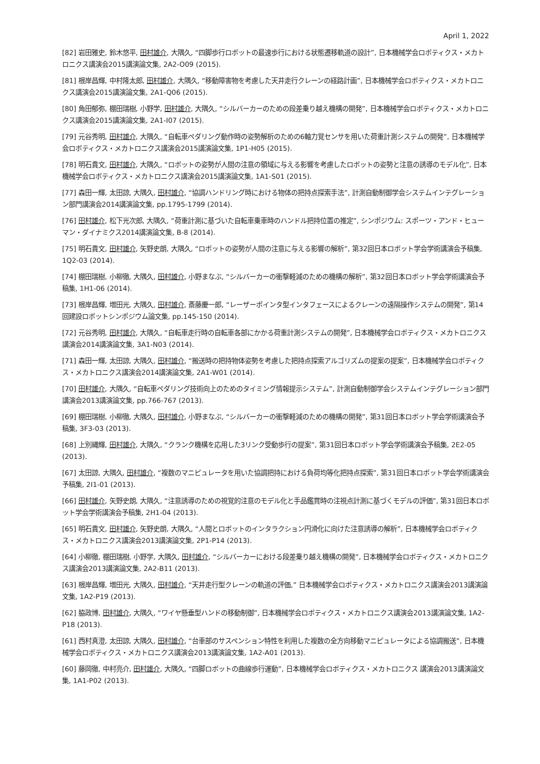April 1, 2022
[82] 岩田雅史, 鈴木悠平, 田村雄介, 大隅久, “四脚歩行ロボットの最速歩行における状態遷移軌道の設計”, 日本機械学会ロボティクス・メカトロニクス講演会2015講演論文集, 2A2-O09 (2015).
[81] 根岸昌輝, 中村隆太郎, 田村雄介, 大隅久, “移動障害物を考慮した天井走行クレーンの経路計画”, 日本機械学会ロボティクス・メカトロニクス講演会2015講演論文集, 2A1-Q06 (2015).
[80] 角田郁弥, 棚田瑞樹, 小野学, 田村雄介, 大隅久, “シルバーカーのための段差乗り越え機構の開発”, 日本機械学会ロボティクス・メカトロニクス講演会2015講演論文集, 2A1-I07 (2015).
[79] 元谷秀明, 田村雄介, 大隅久, “自転車ペダリング動作時の姿勢解析のための6軸力覚センサを用いた荷重計測システムの開発”, 日本機械学会ロボティクス・メカトロニクス講演会2015講演論文集, 1P1-H05 (2015).
[78] 明石貴文, 田村雄介, 大隅久, “ロボットの姿勢が人間の注意の領域に与える影響を考慮したロボットの姿勢と注意の誘導のモデル化”, 日本機械学会ロボティクス・メカトロニクス講演会2015講演論文集, 1A1-S01 (2015).
[77] 森田一輝, 太田諒, 大隅久, 田村雄介, “協調ハンドリング時における物体の把持点探索手法”, 計測自動制御学会システムインテグレーション部門講演会2014講演論文集, pp.1795-1799 (2014).
[76] 田村雄介, 松下光次郎, 大隅久, “荷重計測に基づいた自転車乗車時のハンドル把持位置の推定”, シンポジウム: スポーツ・アンド・ヒューマン・ダイナミクス2014講演論文集, B-8 (2014).
[75] 明石貴文, 田村雄介, 矢野史朗, 大隅久, “ロボットの姿勢が人間の注意に与える影響の解析”, 第32回日本ロボット学会学術講演会予稿集, 1Q2-03 (2014).
[74] 棚田瑞樹, 小柳徹, 大隅久, 田村雄介, 小野まなぶ, “シルバーカーの衝撃軽減のための機構の解析”, 第32回日本ロボット学会学術講演会予稿集, 1H1-06 (2014).
[73] 根岸昌輝, 増田光, 大隅久, 田村雄介, 斎藤慶一郎, “レーザーポインタ型インタフェースによるクレーンの遠隔操作システムの開発”, 第14回建設ロボットシンポジウム論文集, pp.145-150 (2014).
[72] 元谷秀明, 田村雄介, 大隅久, “自転車走行時の自転車各部にかかる荷重計測システムの開発”, 日本機械学会ロボティクス・メカトロニクス講演会2014講演論文集, 3A1-N03 (2014).
[71] 森田一輝, 太田諒, 大隅久, 田村雄介, “搬送時の把持物体姿勢を考慮した把持点探索アルゴリズムの提案の提案”, 日本機械学会ロボティクス・メカトロニクス講演会2014講演論文集, 2A1-W01 (2014).
[70] 田村雄介, 大隅久, “自転車ペダリング技術向上のためのタイミング情報提示システム”, 計測自動制御学会システムインテグレーション部門講演会2013講演論文集, pp.766-767 (2013).
[69] 棚田瑞樹, 小柳徹, 大隅久, 田村雄介, 小野まなぶ, “シルバーカーの衝撃軽減のための機構の開発”, 第31回日本ロボット学会学術講演会予稿集, 3F3-03 (2013).
[68] 上別縄輝, 田村雄介, 大隅久, “クランク機構を応用した3リンク受動歩行の提案”, 第31回日本ロボット学会学術講演会予稿集, 2E2-05 (2013).
[67] 太田諒, 大隅久, 田村雄介, “複数のマニピュレータを用いた協調把持における負荷均等化把持点探索”, 第31回日本ロボット学会学術講演会予稿集, 2I1-01 (2013).
[66] 田村雄介, 矢野史朗, 大隅久, “注意誘導のための視覚的注意のモデル化と手品鑑賞時の注視点計測に基づくモデルの評価”, 第31回日本ロボット学会学術講演会予稿集, 2H1-04 (2013).
[65] 明石貴文, 田村雄介, 矢野史朗, 大隅久, “人間とロボットのインタラクション円滑化に向けた注意誘導の解析”, 日本機械学会ロボティクス・メカトロニクス講演会2013講演論文集, 2P1-P14 (2013).
[64] 小柳徹, 棚田瑞樹, 小野学, 大隅久, 田村雄介, “シルバーカーにおける段差乗り越え機構の開発”, 日本機械学会ロボティクス・メカトロニクス講演会2013講演論文集, 2A2-B11 (2013).
[63] 根岸昌輝, 増田光, 大隅久, 田村雄介, “天井走行型クレーンの軌道の評価,” 日本機械学会ロボティクス・メカトロニクス講演会2013講演論文集, 1A2-P19 (2013).
[62] 脇政博, 田村雄介, 大隅久, “ワイヤ懸垂型ハンドの移動制御”, 日本機械学会ロボティクス・メカトロニクス講演会2013講演論文集, 1A2-P18 (2013).
[61] 西村真澄, 太田諒, 大隅久, 田村雄介, “台車部のサスペンション特性を利用した複数の全方向移動マニピュレータによる協調搬送”, 日本機械学会ロボティクス・メカトロニクス講演会2013講演論文集, 1A2-A01 (2013).
[60] 藤岡徹, 中村亮介, 田村雄介, 大隅久, “四脚ロボットの曲線歩行運動”, 日本機械学会ロボティクス・メカトロニクス 講演会2013講演論文集, 1A1-P02 (2013).